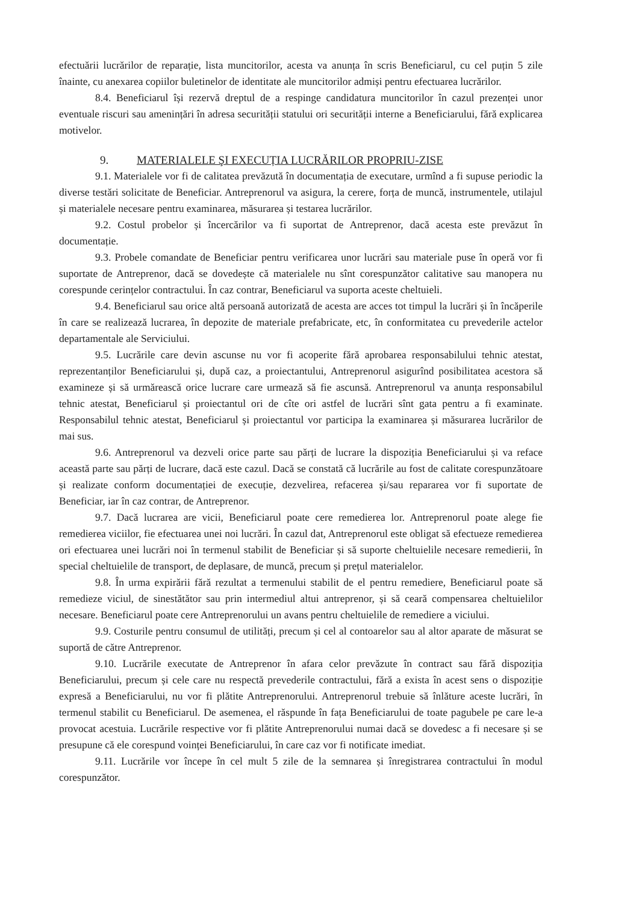efectuării lucrărilor de reparație, lista muncitorilor, acesta va anunța în scris Beneficiarul, cu cel puțin 5 zile înainte, cu anexarea copiilor buletinelor de identitate ale muncitorilor admiși pentru efectuarea lucrărilor.
8.4. Beneficiarul își rezervă dreptul de a respinge candidatura muncitorilor în cazul prezenței unor eventuale riscuri sau amenințări în adresa securității statului ori securității interne a Beneficiarului, fără explicarea motivelor.
9. MATERIALELE ŞI EXECUȚIA LUCRĂRILOR PROPRIU-ZISE
9.1. Materialele vor fi de calitatea prevăzută în documentația de executare, urmînd a fi supuse periodic la diverse testări solicitate de Beneficiar. Antreprenorul va asigura, la cerere, forța de muncă, instrumentele, utilajul și materialele necesare pentru examinarea, măsurarea și testarea lucrărilor.
9.2. Costul probelor și încercărilor va fi suportat de Antreprenor, dacă acesta este prevăzut în documentație.
9.3. Probele comandate de Beneficiar pentru verificarea unor lucrări sau materiale puse în operă vor fi suportate de Antreprenor, dacă se dovedește că materialele nu sînt corespunzător calitative sau manopera nu corespunde cerințelor contractului. În caz contrar, Beneficiarul va suporta aceste cheltuieli.
9.4. Beneficiarul sau orice altă persoană autorizată de acesta are acces tot timpul la lucrări și în încăperile în care se realizează lucrarea, în depozite de materiale prefabricate, etc, în conformitatea cu prevederile actelor departamentale ale Serviciului.
9.5. Lucrările care devin ascunse nu vor fi acoperite fără aprobarea responsabilului tehnic atestat, reprezentanților Beneficiarului și, după caz, a proiectantului, Antreprenorul asigurînd posibilitatea acestora să examineze și să urmărească orice lucrare care urmează să fie ascunsă. Antreprenorul va anunța responsabilul tehnic atestat, Beneficiarul și proiectantul ori de cîte ori astfel de lucrări sînt gata pentru a fi examinate. Responsabilul tehnic atestat, Beneficiarul și proiectantul vor participa la examinarea și măsurarea lucrărilor de mai sus.
9.6. Antreprenorul va dezveli orice parte sau părți de lucrare la dispoziția Beneficiarului și va reface această parte sau părți de lucrare, dacă este cazul. Dacă se constată că lucrările au fost de calitate corespunzătoare și realizate conform documentației de execuție, dezvelirea, refacerea și/sau repararea vor fi suportate de Beneficiar, iar în caz contrar, de Antreprenor.
9.7. Dacă lucrarea are vicii, Beneficiarul poate cere remedierea lor. Antreprenorul poate alege fie remedierea viciilor, fie efectuarea unei noi lucrări. În cazul dat, Antreprenorul este obligat să efectueze remedierea ori efectuarea unei lucrări noi în termenul stabilit de Beneficiar și să suporte cheltuielile necesare remedierii, în special cheltuielile de transport, de deplasare, de muncă, precum și prețul materialelor.
9.8. În urma expirării fără rezultat a termenului stabilit de el pentru remediere, Beneficiarul poate să remedieze viciul, de sinestătător sau prin intermediul altui antreprenor, și să ceară compensarea cheltuielilor necesare. Beneficiarul poate cere Antreprenorului un avans pentru cheltuielile de remediere a viciului.
9.9. Costurile pentru consumul de utilități, precum și cel al contoarelor sau al altor aparate de măsurat se suportă de către Antreprenor.
9.10. Lucrările executate de Antreprenor în afara celor prevăzute în contract sau fără dispoziția Beneficiarului, precum și cele care nu respectă prevederile contractului, fără a exista în acest sens o dispoziție expresă a Beneficiarului, nu vor fi plătite Antreprenorului. Antreprenorul trebuie să înlăture aceste lucrări, în termenul stabilit cu Beneficiarul. De asemenea, el răspunde în fața Beneficiarului de toate pagubele pe care le-a provocat acestuia. Lucrările respective vor fi plătite Antreprenorului numai dacă se dovedesc a fi necesare și se presupune că ele corespund voinței Beneficiarului, în care caz vor fi notificate imediat.
9.11. Lucrările vor începe în cel mult 5 zile de la semnarea și înregistrarea contractului în modul corespunzător.